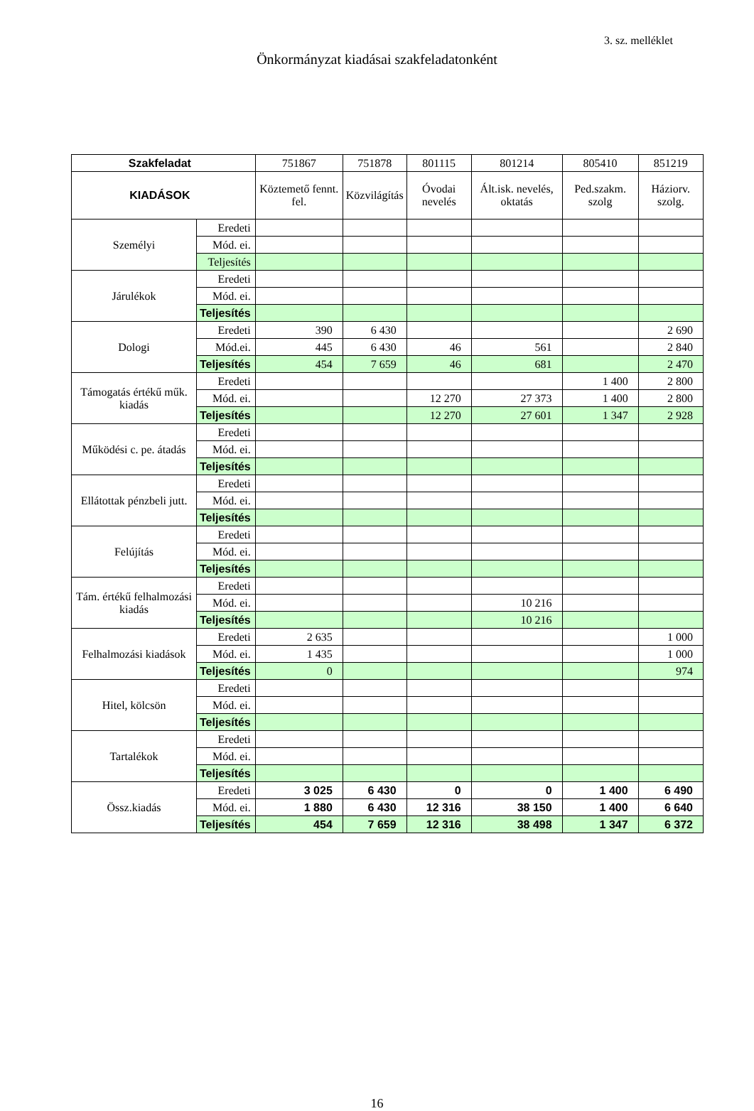3. sz. melléklet
Önkormányzat kiadásai szakfeladatonként
| Szakfeladat | | 751867 | 751878 | 801115 | 801214 | 805410 | 851219 |
| KIADÁSOK | | Köztemető fennt. fel. | Közvilágítás | Óvodai nevelés | Ált.isk. nevelés, oktatás | Ped.szakm. szolg | Háziorv. szolg. |
| Személyi | Eredeti | | | | | | |
| | Mód. ei. | | | | | | |
| | Teljesítés | | | | | | |
| Járulékok | Eredeti | | | | | | |
| | Mód. ei. | | | | | | |
| | Teljesítés | | | | | | |
| Dologi | Eredeti | 390 | 6 430 | | | | 2 690 |
| | Mód.ei. | 445 | 6 430 | 46 | 561 | | 2 840 |
| | Teljesítés | 454 | 7 659 | 46 | 681 | | 2 470 |
| Támogatás értékű műk. kiadás | Eredeti | | | | | 1 400 | 2 800 |
| | Mód. ei. | | | 12 270 | 27 373 | 1 400 | 2 800 |
| | Teljesítés | | | 12 270 | 27 601 | 1 347 | 2 928 |
| Működési c. pe. átadás | Eredeti | | | | | | |
| | Mód. ei. | | | | | | |
| | Teljesítés | | | | | | |
| Ellátottak pénzbeli jutt. | Eredeti | | | | | | |
| | Mód. ei. | | | | | | |
| | Teljesítés | | | | | | |
| Felújítás | Eredeti | | | | | | |
| | Mód. ei. | | | | | | |
| | Teljesítés | | | | | | |
| Tám. értékű felhalmozási kiadás | Eredeti | | | | | | |
| | Mód. ei. | | | | 10 216 | | |
| | Teljesítés | | | | 10 216 | | |
| Felhalmozási kiadások | Eredeti | 2 635 | | | | | 1 000 |
| | Mód. ei. | 1 435 | | | | | 1 000 |
| | Teljesítés | 0 | | | | | 974 |
| Hitel, kölcsön | Eredeti | | | | | | |
| | Mód. ei. | | | | | | |
| | Teljesítés | | | | | | |
| Tartalékok | Eredeti | | | | | | |
| | Mód. ei. | | | | | | |
| | Teljesítés | | | | | | |
| Össz.kiadás | Eredeti | 3 025 | 6 430 | 0 | 0 | 1 400 | 6 490 |
| | Mód. ei. | 1 880 | 6 430 | 12 316 | 38 150 | 1 400 | 6 640 |
| | Teljesítés | 454 | 7 659 | 12 316 | 38 498 | 1 347 | 6 372 |
16